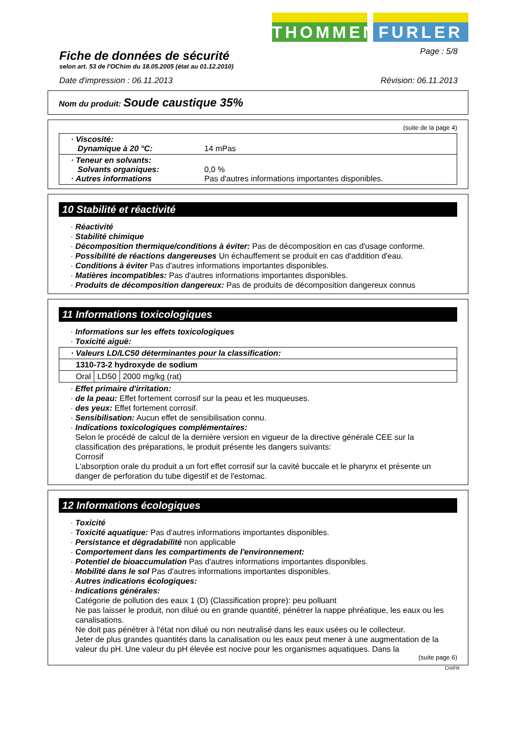THOMMEN FURLER
Fiche de données de sécurité
Page : 5/8
selon art. 53 de l'OChim du 18.05.2005 (état au 01.12.2010)
Date d'impression : 06.11.2013 Révision: 06.11.2013
Nom du produit: Soude caustique 35%
(suite de la page 4)
| · Viscosité: Dynamique à 20 °C: | 14 mPas |
| · Teneur en solvants: Solvants organiques: · Autres informations | 0,0 % Pas d'autres informations importantes disponibles. |
10 Stabilité et réactivité
· Réactivité
· Stabilité chimique
· Décomposition thermique/conditions à éviter: Pas de décomposition en cas d'usage conforme.
· Possibilité de réactions dangereuses Un échauffement se produit en cas d'addition d'eau.
· Conditions à éviter Pas d'autres informations importantes disponibles.
· Matières incompatibles: Pas d'autres informations importantes disponibles.
· Produits de décomposition dangereux: Pas de produits de décomposition dangereux connus
11 Informations toxicologiques
· Informations sur les effets toxicologiques
· Toxicité aiguë:
| · Valeurs LD/LC50 déterminantes pour la classification: | | | |
| 1310-73-2 hydroxyde de sodium | | | |
| Oral | LD50 | 2000 mg/kg (rat) | |
· Effet primaire d'irritation:
· de la peau: Effet fortement corrosif sur la peau et les muqueuses.
· des yeux: Effet fortement corrosif.
· Sensibilisation: Aucun effet de sensibilisation connu.
· Indications toxicologiques complémentaires:
Selon le procédé de calcul de la dernière version en vigueur de la directive générale CEE sur la classification des préparations, le produit présente les dangers suivants:
Corrosif
L'absorption orale du produit a un fort effet corrosif sur la cavité buccale et le pharynx et présente un danger de perforation du tube digestif et de l'estomac.
12 Informations écologiques
· Toxicité
· Toxicité aquatique: Pas d'autres informations importantes disponibles.
· Persistance et dégradabilité non applicable
· Comportement dans les compartiments de l'environnement:
· Potentiel de bioaccumulation Pas d'autres informations importantes disponibles.
· Mobilité dans le sol Pas d'autres informations importantes disponibles.
· Autres indications écologiques:
· Indications générales:
Catégorie de pollution des eaux 1 (D) (Classification propre): peu polluant
Ne pas laisser le produit, non dilué ou en grande quantité, pénétrer la nappe phréatique, les eaux ou les canalisations.
Ne doit pas pénétrer à l'état non dilué ou non neutralisé dans les eaux usées ou le collecteur.
Jeter de plus grandes quantités dans la canalisation ou les eaux peut mener à une augmentation de la valeur du pH. Une valeur du pH élevée est nocive pour les organismes aquatiques. Dans la
(suite page 6)
CH/FR